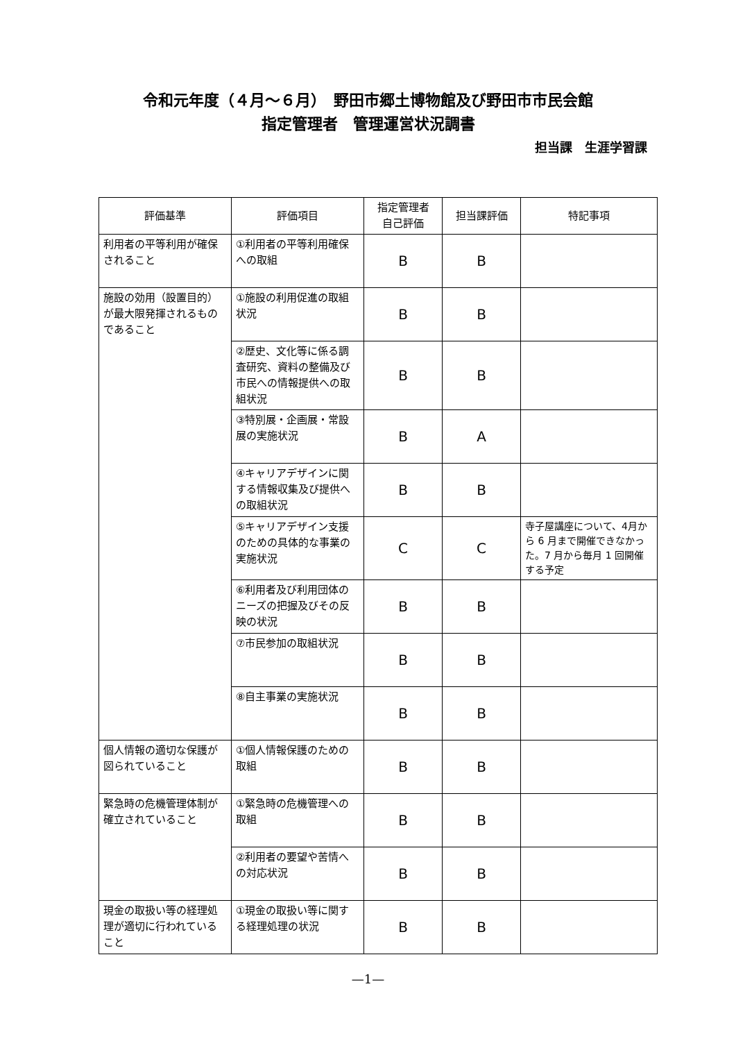令和元年度（４月～６月）　野田市郷土博物館及び野田市市民会館
指定管理者　管理運営状況調書
担当課　生涯学習課
| 評価基準 | 評価項目 | 指定管理者 自己評価 | 担当課評価 | 特記事項 |
| --- | --- | --- | --- | --- |
| 利用者の平等利用が確保されること | ①利用者の平等利用確保への取組 | B | B | |
| 施設の効用（設置目的）が最大限発揮されるものであること | ①施設の利用促進の取組状況 | B | B | |
| | ②歴史、文化等に係る調査研究、資料の整備及び市民への情報提供への取組状況 | B | B | |
| | ③特別展・企画展・常設展の実施状況 | B | A | |
| | ④キャリアデザインに関する情報収集及び提供への取組状況 | B | B | |
| | ⑤キャリアデザイン支援のための具体的な事業の実施状況 | C | C | 寺子屋講座について、4月から 6 月まで開催できなかった。7 月から毎月 1 回開催する予定 |
| | ⑥利用者及び利用団体のニーズの把握及びその反映の状況 | B | B | |
| | ⑦市民参加の取組状況 | B | B | |
| | ⑧自主事業の実施状況 | B | B | |
| 個人情報の適切な保護が図られていること | ①個人情報保護のための取組 | B | B | |
| 緊急時の危機管理体制が確立されていること | ①緊急時の危機管理への取組 | B | B | |
| | ②利用者の要望や苦情への対応状況 | B | B | |
| 現金の取扱い等の経理処理が適切に行われていること | ①現金の取扱い等に関する経理処理の状況 | B | B | |
—1—